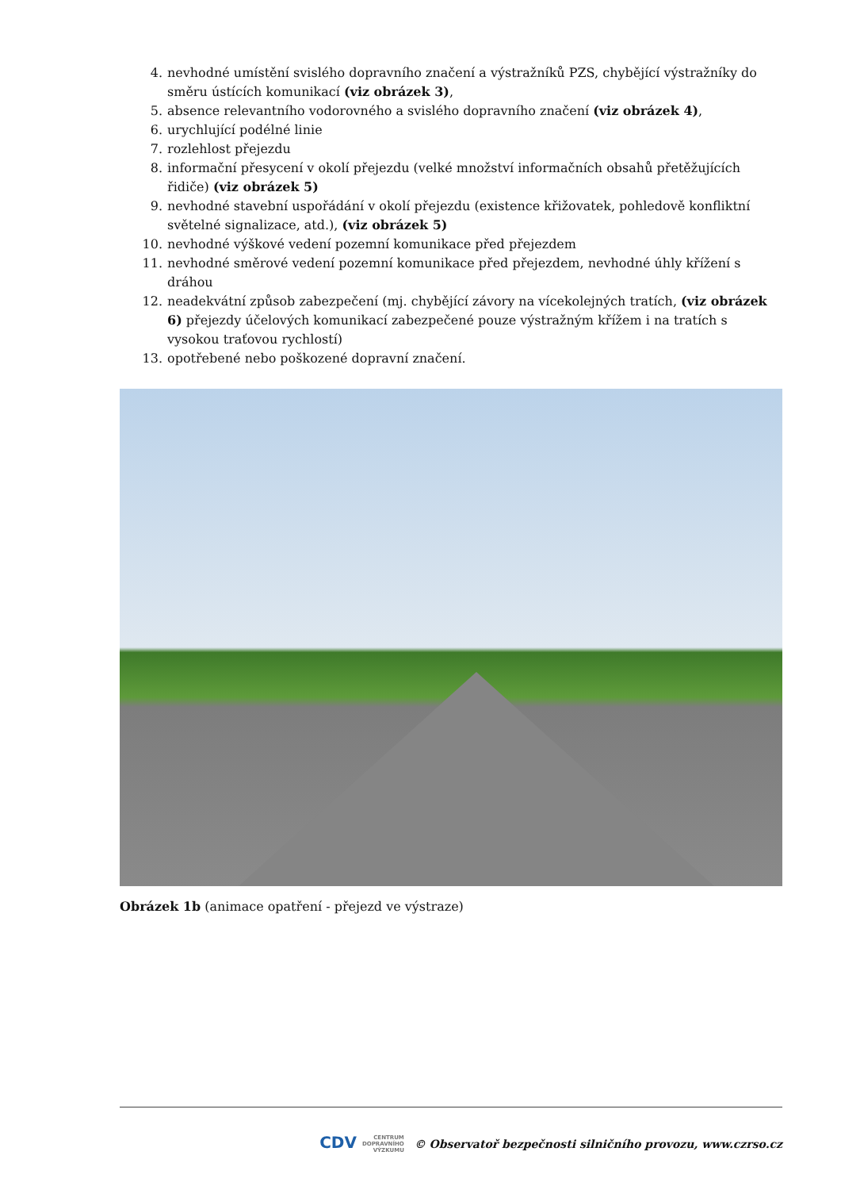4. nevhodné umístění svislého dopravního značení a výstražníků PZS, chybějící výstražníky do směru ústících komunikací (viz obrázek 3),
5. absence relevantního vodorovného a svislého dopravního značení (viz obrázek 4),
6. urychlující podélné linie
7. rozlehlost přejezdu
8. informační přesycení v okolí přejezdu (velké množství informačních obsahů přetěžujících řidiče) (viz obrázek 5)
9. nevhodné stavební uspořádání v okolí přejezdu (existence křižovatek, pohledově konfliktní světelné signalizace, atd.), (viz obrázek 5)
10. nevhodné výškové vedení pozemní komunikace před přejezdem
11. nevhodné směrové vedení pozemní komunikace před přejezdem, nevhodné úhly křížení s dráhou
12. neadekvátní způsob zabezpečení (mj. chybějící závory na vícekolejných tratích, (viz obrázek 6) přejezdy účelových komunikací zabezpečené pouze výstražným křížem i na tratích s vysokou traťovou rychlostí)
13. opotřebené nebo poškozené dopravní značení.
Obrázek 1b (animace opatření - přejezd ve výstraze)
CDV CENTRUM
DOPRAVNÍHO
VÝZKUMU © Observatoř bezpečnosti silničního provozu, www.czrso.cz